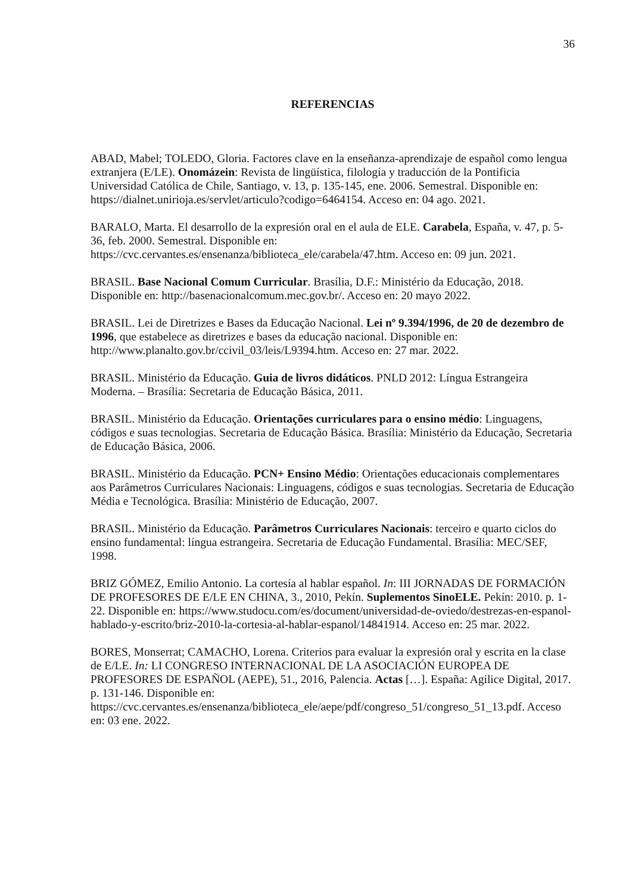36
REFERENCIAS
ABAD, Mabel; TOLEDO, Gloria. Factores clave en la enseñanza-aprendizaje de español como lengua extranjera (E/LE). Onomázein: Revista de lingüística, filología y traducción de la Pontificia Universidad Católica de Chile, Santiago, v. 13, p. 135-145, ene. 2006. Semestral. Disponible en: https://dialnet.unirioja.es/servlet/articulo?codigo=6464154. Acceso en: 04 ago. 2021.
BARALO, Marta. El desarrollo de la expresión oral en el aula de ELE. Carabela, España, v. 47, p. 5-36, feb. 2000. Semestral. Disponible en: https://cvc.cervantes.es/ensenanza/biblioteca_ele/carabela/47.htm. Acceso en: 09 jun. 2021.
BRASIL. Base Nacional Comum Curricular. Brasília, D.F.: Ministério da Educação, 2018. Disponible en: http://basenacionalcomum.mec.gov.br/. Acceso en: 20 mayo 2022.
BRASIL. Lei de Diretrizes e Bases da Educação Nacional. Lei nº 9.394/1996, de 20 de dezembro de 1996, que estabelece as diretrizes e bases da educação nacional. Disponible en: http://www.planalto.gov.br/ccivil_03/leis/L9394.htm. Acceso en: 27 mar. 2022.
BRASIL. Ministério da Educação. Guia de livros didáticos. PNLD 2012: Língua Estrangeira Moderna. – Brasília: Secretaria de Educação Básica, 2011.
BRASIL. Ministério da Educação. Orientações curriculares para o ensino médio: Linguagens, códigos e suas tecnologias. Secretaria de Educação Básica. Brasília: Ministério da Educação, Secretaria de Educação Básica, 2006.
BRASIL. Ministério da Educação. PCN+ Ensino Médio: Orientações educacionais complementares aos Parâmetros Curriculares Nacionais: Linguagens, códigos e suas tecnologias. Secretaria de Educação Média e Tecnológica. Brasília: Ministério de Educação, 2007.
BRASIL. Ministério da Educação. Parâmetros Curriculares Nacionais: terceiro e quarto ciclos do ensino fundamental: língua estrangeira. Secretaria de Educação Fundamental. Brasília: MEC/SEF, 1998.
BRIZ GÓMEZ, Emilio Antonio. La cortesía al hablar español. In: III JORNADAS DE FORMACIÓN DE PROFESORES DE E/LE EN CHINA, 3., 2010, Pekín. Suplementos SinoELE. Pekín: 2010. p. 1-22. Disponible en: https://www.studocu.com/es/document/universidad-de-oviedo/destrezas-en-espanol-hablado-y-escrito/briz-2010-la-cortesia-al-hablar-espanol/14841914. Acceso en: 25 mar. 2022.
BORES, Monserrat; CAMACHO, Lorena. Criterios para evaluar la expresión oral y escrita en la clase de E/LE. In: LI CONGRESO INTERNACIONAL DE LA ASOCIACIÓN EUROPEA DE PROFESORES DE ESPAÑOL (AEPE), 51., 2016, Palencia. Actas […]. España: Agilice Digital, 2017. p. 131-146. Disponible en: https://cvc.cervantes.es/ensenanza/biblioteca_ele/aepe/pdf/congreso_51/congreso_51_13.pdf. Acceso en: 03 ene. 2022.